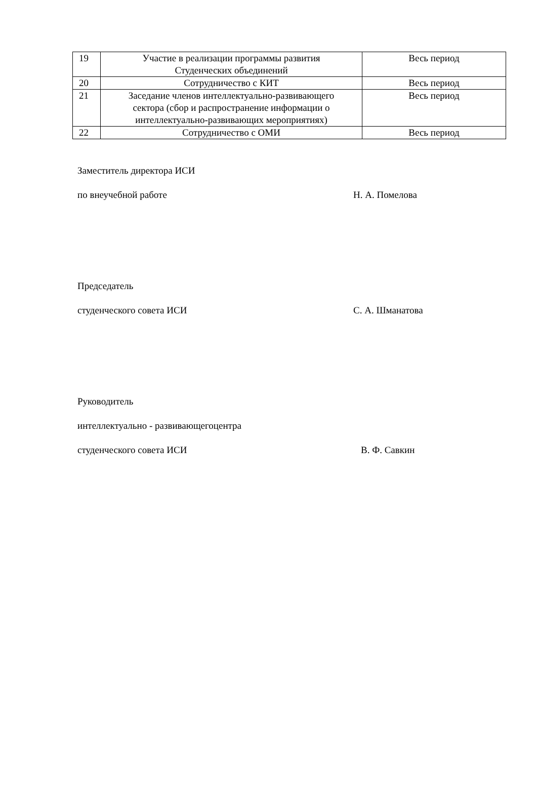| 19 | Участие в реализации программы развития Студенческих объединений | Весь период |
| 20 | Сотрудничество с КИТ | Весь период |
| 21 | Заседание членов интеллектуально-развивающего сектора (сбор и распространение информации о интеллектуально-развивающих мероприятиях) | Весь период |
| 22 | Сотрудничество с ОМИ | Весь период |
Заместитель директора ИСИ
по внеучебной работе Н. А. Помелова
Председатель
студенческого совета ИСИ С. А. Шманатова
Руководитель
интеллектуально - развивающегоцентра
студенческого совета ИСИ В. Ф. Савкин